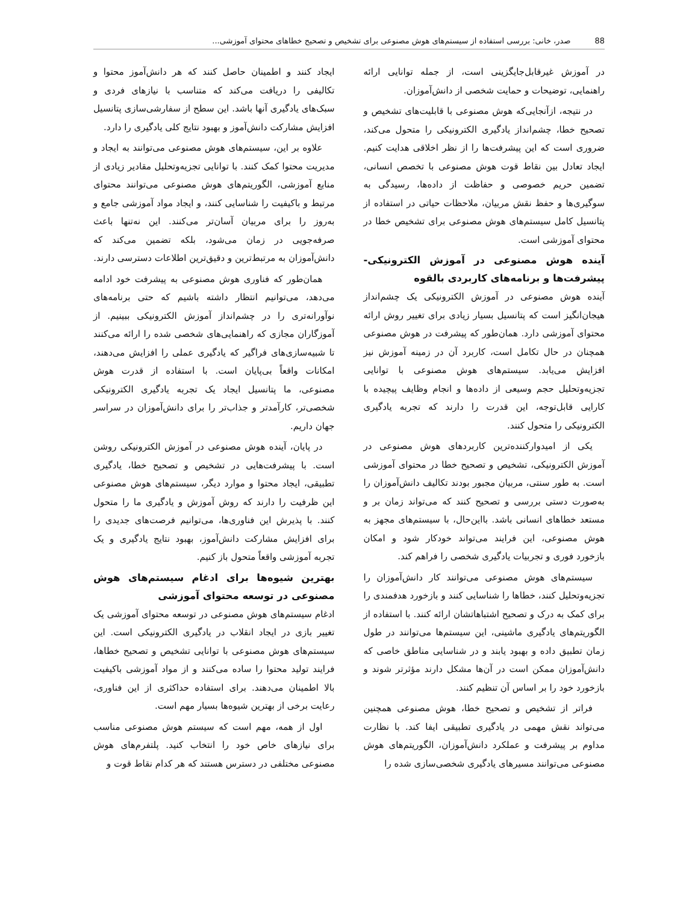88 صدر، خانی: بررسی استفاده از سیستم‌های هوش مصنوعی برای تشخیص و تصحیح خطاهای محتوای آموزشی...
در آموزش غیرقابل‌جایگزینی است، از جمله توانایی ارائه راهنمایی، توضیحات و حمایت شخصی از دانش‌آموزان.
در نتیجه، ازآنجایی‌که هوش مصنوعی با قابلیت‌های تشخیص و تصحیح خطا، چشم‌انداز یادگیری الکترونیکی را متحول می‌کند، ضروری است که این پیشرفت‌ها را از نظر اخلاقی هدایت کنیم. ایجاد تعادل بین نقاط قوت هوش مصنوعی با تخصص انسانی، تضمین حریم خصوصی و حفاظت از داده‌ها، رسیدگی به سوگیری‌ها و حفظ نقش مربیان، ملاحظات حیاتی در استفاده از پتانسیل کامل سیستم‌های هوش مصنوعی برای تشخیص خطا در محتوای آموزشی است.
آینده هوش مصنوعی در آموزش الکترونیکی-پیشرفت‌ها و برنامه‌های کاربردی بالقوه
آینده هوش مصنوعی در آموزش الکترونیکی یک چشم‌انداز هیجان‌انگیز است که پتانسیل بسیار زیادی برای تغییر روش ارائه محتوای آموزشی دارد. همان‌طور که پیشرفت در هوش مصنوعی همچنان در حال تکامل است، کاربرد آن در زمینه آموزش نیز افزایش می‌یابد. سیستم‌های هوش مصنوعی با توانایی تجزیه‌وتحلیل حجم وسیعی از داده‌ها و انجام وظایف پیچیده با کارایی قابل‌توجه، این قدرت را دارند که تجربه یادگیری الکترونیکی را متحول کنند.
یکی از امیدوارکننده‌ترین کاربردهای هوش مصنوعی در آموزش الکترونیکی، تشخیص و تصحیح خطا در محتوای آموزشی است. به طور سنتی، مربیان مجبور بودند تکالیف دانش‌آموزان را به‌صورت دستی بررسی و تصحیح کنند که می‌تواند زمان بر و مستعد خطاهای انسانی باشد. بااین‌حال، با سیستم‌های مجهز به هوش مصنوعی، این فرایند می‌تواند خودکار شود و امکان بازخورد فوری و تجربیات یادگیری شخصی را فراهم کند.
سیستم‌های هوش مصنوعی می‌توانند کار دانش‌آموزان را تجزیه‌وتحلیل کنند، خطاها را شناسایی کنند و بازخورد هدفمندی را برای کمک به درک و تصحیح اشتباهاتشان ارائه کنند. با استفاده از الگوریتم‌های یادگیری ماشینی، این سیستم‌ها می‌توانند در طول زمان تطبیق داده و بهبود یابند و در شناسایی مناطق خاصی که دانش‌آموزان ممکن است در آن‌ها مشکل دارند مؤثرتر شوند و بازخورد خود را بر اساس آن تنظیم کنند.
فراتر از تشخیص و تصحیح خطا، هوش مصنوعی همچنین می‌تواند نقش مهمی در یادگیری تطبیقی ایفا کند. با نظارت مداوم بر پیشرفت و عملکرد دانش‌آموزان، الگوریتم‌های هوش مصنوعی می‌توانند مسیرهای یادگیری شخصی‌سازی شده را
ایجاد کنند و اطمینان حاصل کنند که هر دانش‌آموز محتوا و تکالیفی را دریافت می‌کند که متناسب با نیازهای فردی و سبک‌های یادگیری آنها باشد. این سطح از سفارشی‌سازی پتانسیل افزایش مشارکت دانش‌آموز و بهبود نتایج کلی یادگیری را دارد.
علاوه بر این، سیستم‌های هوش مصنوعی می‌توانند به ایجاد و مدیریت محتوا کمک کنند. با توانایی تجزیه‌وتحلیل مقادیر زیادی از منابع آموزشی، الگوریتم‌های هوش مصنوعی می‌توانند محتوای مرتبط و باکیفیت را شناسایی کنند، و ایجاد مواد آموزشی جامع و به‌روز را برای مربیان آسان‌تر می‌کنند. این نه‌تنها باعث صرفه‌جویی در زمان می‌شود، بلکه تضمین می‌کند که دانش‌آموزان به مرتبط‌ترین و دقیق‌ترین اطلاعات دسترسی دارند.
همان‌طور که فناوری هوش مصنوعی به پیشرفت خود ادامه می‌دهد، می‌توانیم انتظار داشته باشیم که حتی برنامه‌های نوآورانه‌تری را در چشم‌انداز آموزش الکترونیکی ببینیم. از آموزگاران مجازی که راهنمایی‌های شخصی شده را ارائه می‌کنند تا شبیه‌سازی‌های فراگیر که یادگیری عملی را افزایش می‌دهند، امکانات واقعاً بی‌پایان است. با استفاده از قدرت هوش مصنوعی، ما پتانسیل ایجاد یک تجربه یادگیری الکترونیکی شخصی‌تر، کارآمدتر و جذاب‌تر را برای دانش‌آموزان در سراسر جهان داریم.
در پایان، آینده هوش مصنوعی در آموزش الکترونیکی روشن است. با پیشرفت‌هایی در تشخیص و تصحیح خطا، یادگیری تطبیقی، ایجاد محتوا و موارد دیگر، سیستم‌های هوش مصنوعی این ظرفیت را دارند که روش آموزش و یادگیری ما را متحول کنند. با پذیرش این فناوری‌ها، می‌توانیم فرصت‌های جدیدی را برای افزایش مشارکت دانش‌آموز، بهبود نتایج یادگیری و یک تجربه آموزشی واقعاً متحول باز کنیم.
بهترین شیوه‌ها برای ادغام سیستم‌های هوش مصنوعی در توسعه محتوای آموزشی
ادغام سیستم‌های هوش مصنوعی در توسعه محتوای آموزشی یک تغییر بازی در ایجاد انقلاب در یادگیری الکترونیکی است. این سیستم‌های هوش مصنوعی با توانایی تشخیص و تصحیح خطاها، فرایند تولید محتوا را ساده می‌کنند و از مواد آموزشی باکیفیت بالا اطمینان می‌دهند. برای استفاده حداکثری از این فناوری، رعایت برخی از بهترین شیوه‌ها بسیار مهم است.
اول از همه، مهم است که سیستم هوش مصنوعی مناسب برای نیازهای خاص خود را انتخاب کنید. پلتفرم‌های هوش مصنوعی مختلفی در دسترس هستند که هر کدام نقاط قوت و